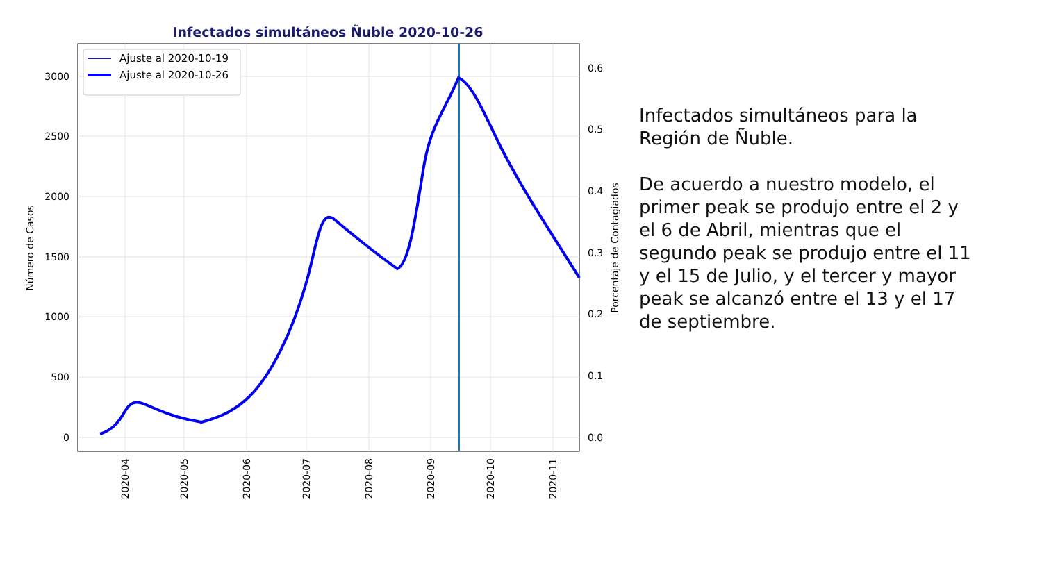Infectados simultáneos Ñuble 2020-10-26
3000
2500
2000
1500
1000
500
0
0.6
0.5
0.4
0.3
0.2
0.1
0.0
Número de Casos
Porcentaje de Contagiados
2020-04
2020-05
2020-06
2020-07
2020-08
2020-09
2020-10
2020-11
Ajuste al 2020-10-19
Ajuste al 2020-10-26
Infectados simultáneos para la Región de Ñuble.
De acuerdo a nuestro modelo, el primer peak se produjo entre el 2 y el 6 de Abril, mientras que el segundo peak se produjo entre el 11 y el 15 de Julio, y el tercer y mayor peak se alcanzó entre el 13 y el 17 de septiembre.